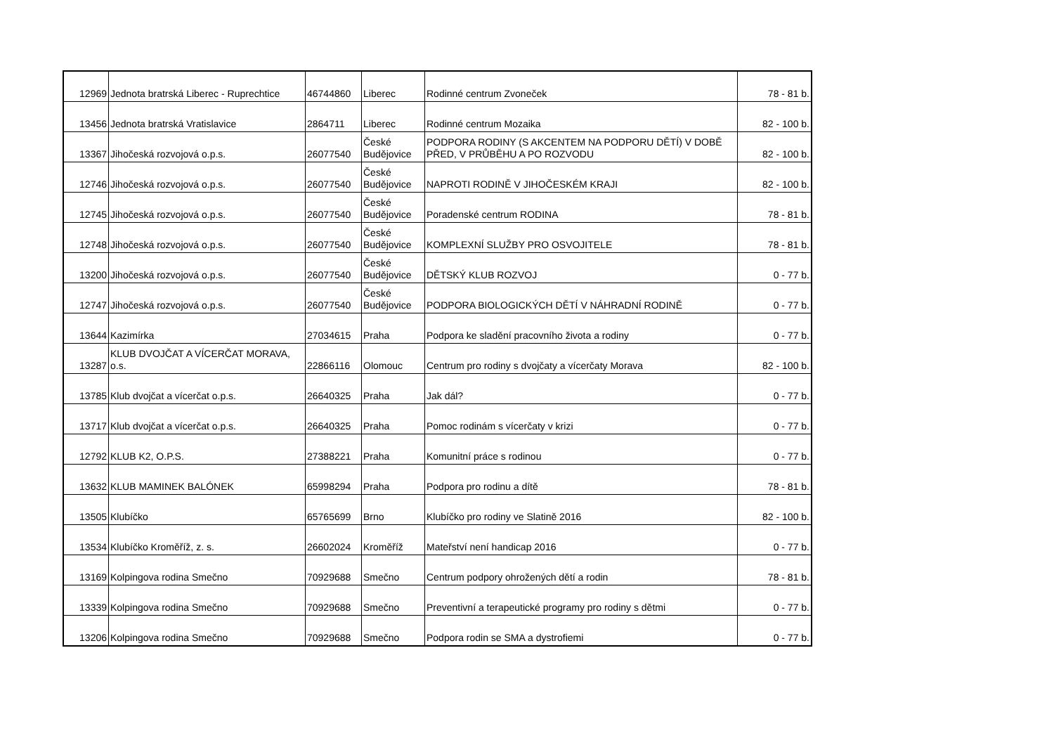| 12969 | Jednota bratrská Liberec - Ruprechtice | 46744860 | Liberec | Rodinné centrum Zvoneček | 78 - 81 b. |
| 13456 | Jednota bratrská Vratislavice | 2864711 | Liberec | Rodinné centrum Mozaika | 82 - 100 b. |
| 13367 | Jihočeská rozvojová o.p.s. | 26077540 | České Budějovice | PODPORA RODINY (S AKCENTEM NA PODPORU DĚTÍ) V DOBĚ PŘED, V PRŮBĚHU A PO ROZVODU | 82 - 100 b. |
| 12746 | Jihočeská rozvojová o.p.s. | 26077540 | České Budějovice | NAPROTI RODINĚ V JIHOČESKÉM KRAJI | 82 - 100 b. |
| 12745 | Jihočeská rozvojová o.p.s. | 26077540 | České Budějovice | Poradenské centrum RODINA | 78 - 81 b. |
| 12748 | Jihočeská rozvojová o.p.s. | 26077540 | České Budějovice | KOMPLEXNÍ SLUŽBY PRO OSVOJITELE | 78 - 81 b. |
| 13200 | Jihočeská rozvojová o.p.s. | 26077540 | České Budějovice | DĚTSKÝ KLUB ROZVOJ | 0 - 77 b. |
| 12747 | Jihočeská rozvojová o.p.s. | 26077540 | České Budějovice | PODPORA BIOLOGICKÝCH DĚTÍ V NÁHRADNÍ RODINĚ | 0 - 77 b. |
| 13644 | Kazimírka | 27034615 | Praha | Podpora ke sladění pracovního života a rodiny | 0 - 77 b. |
| 13287 | KLUB DVOJČAT A VÍCERČAT MORAVA, o.s. | 22866116 | Olomouc | Centrum pro rodiny s dvojčaty a vícerčaty Morava | 82 - 100 b. |
| 13785 | Klub dvojčat a vícerčat o.p.s. | 26640325 | Praha | Jak dál? | 0 - 77 b. |
| 13717 | Klub dvojčat a vícerčat o.p.s. | 26640325 | Praha | Pomoc rodinám s vícerčaty v krizi | 0 - 77 b. |
| 12792 | KLUB K2, O.P.S. | 27388221 | Praha | Komunitní práce s rodinou | 0 - 77 b. |
| 13632 | KLUB MAMINEK BALÓNEK | 65998294 | Praha | Podpora pro rodinu a dítě | 78 - 81 b. |
| 13505 | Klubíčko | 65765699 | Brno | Klubíčko pro rodiny ve Slatině 2016 | 82 - 100 b. |
| 13534 | Klubíčko Kroměříž, z. s. | 26602024 | Kroměříž | Mateřství není handicap 2016 | 0 - 77 b. |
| 13169 | Kolpingova rodina Smečno | 70929688 | Smečno | Centrum podpory ohrožených dětí a rodin | 78 - 81 b. |
| 13339 | Kolpingova rodina Smečno | 70929688 | Smečno | Preventivní a terapeutické programy pro rodiny s dětmi | 0 - 77 b. |
| 13206 | Kolpingova rodina Smečno | 70929688 | Smečno | Podpora rodin se SMA a dystrofiemi | 0 - 77 b. |